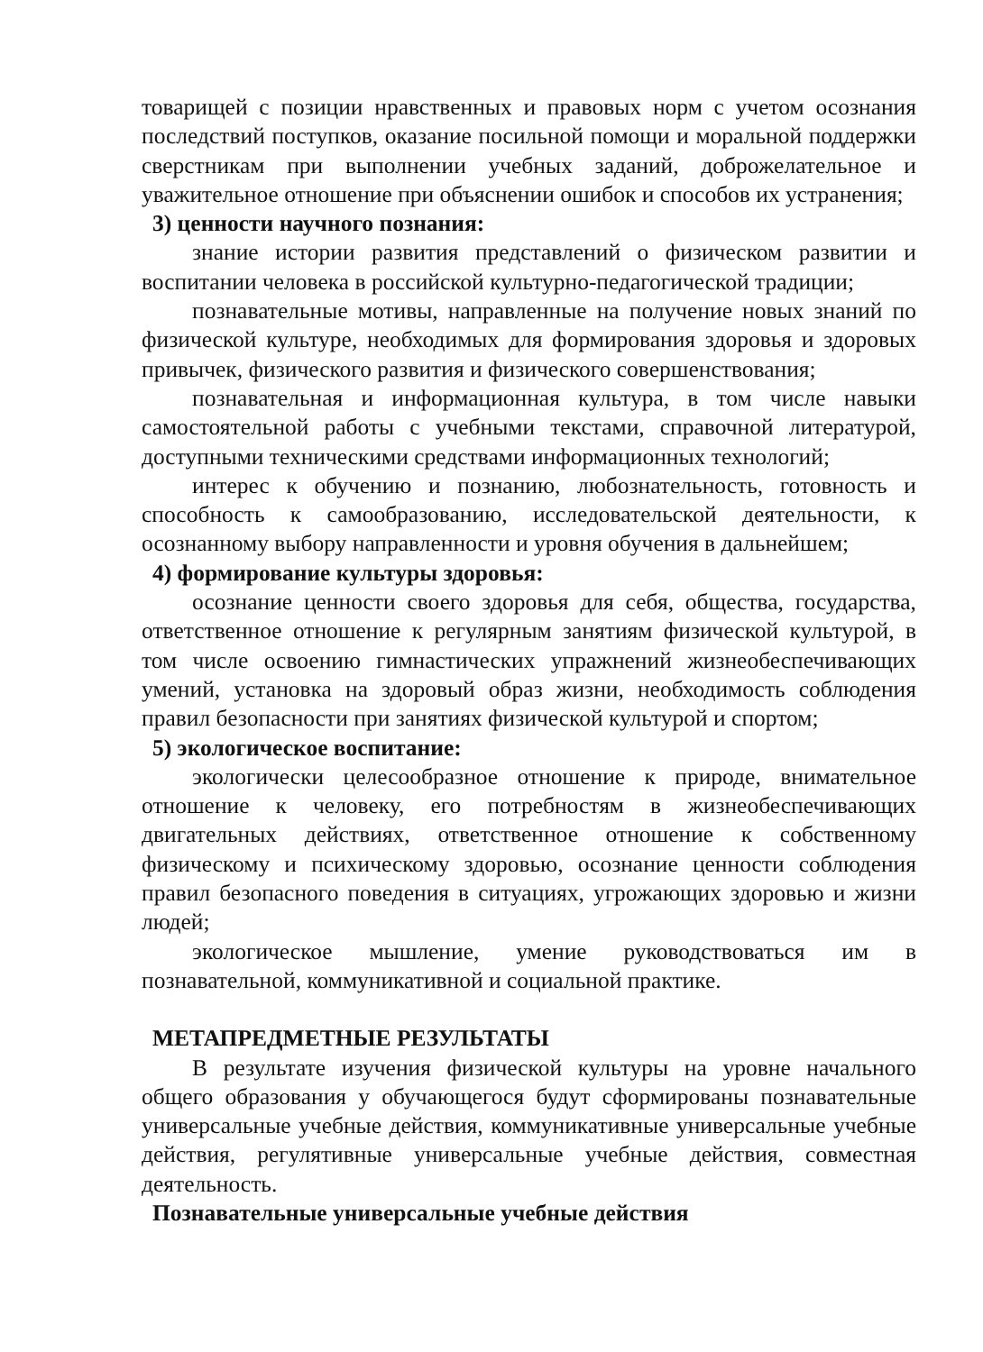товарищей с позиции нравственных и правовых норм с учетом осознания последствий поступков, оказание посильной помощи и моральной поддержки сверстникам при выполнении учебных заданий, доброжелательное и уважительное отношение при объяснении ошибок и способов их устранения;
3) ценности научного познания:
знание истории развития представлений о физическом развитии и воспитании человека в российской культурно-педагогической традиции;
познавательные мотивы, направленные на получение новых знаний по физической культуре, необходимых для формирования здоровья и здоровых привычек, физического развития и физического совершенствования;
познавательная и информационная культура, в том числе навыки самостоятельной работы с учебными текстами, справочной литературой, доступными техническими средствами информационных технологий;
интерес к обучению и познанию, любознательность, готовность и способность к самообразованию, исследовательской деятельности, к осознанному выбору направленности и уровня обучения в дальнейшем;
4) формирование культуры здоровья:
осознание ценности своего здоровья для себя, общества, государства, ответственное отношение к регулярным занятиям физической культурой, в том числе освоению гимнастических упражнений жизнеобеспечивающих умений, установка на здоровый образ жизни, необходимость соблюдения правил безопасности при занятиях физической культурой и спортом;
5) экологическое воспитание:
экологически целесообразное отношение к природе, внимательное отношение к человеку, его потребностям в жизнеобеспечивающих двигательных действиях, ответственное отношение к собственному физическому и психическому здоровью, осознание ценности соблюдения правил безопасного поведения в ситуациях, угрожающих здоровью и жизни людей;
экологическое мышление, умение руководствоваться им в познавательной, коммуникативной и социальной практике.
МЕТАПРЕДМЕТНЫЕ РЕЗУЛЬТАТЫ
В результате изучения физической культуры на уровне начального общего образования у обучающегося будут сформированы познавательные универсальные учебные действия, коммуникативные универсальные учебные действия, регулятивные универсальные учебные действия, совместная деятельность.
Познавательные универсальные учебные действия